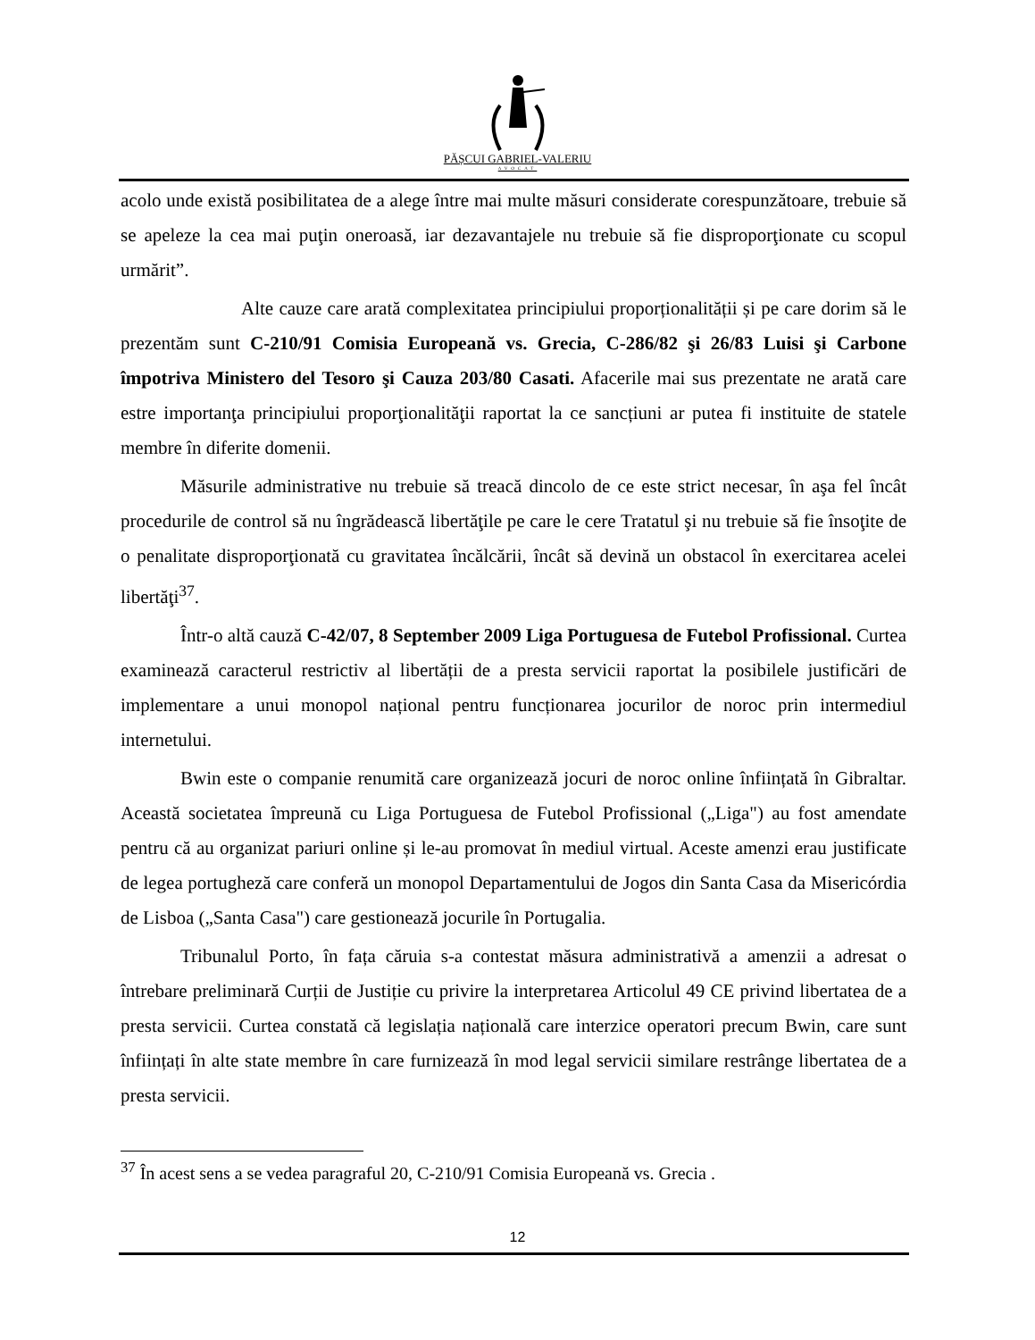PĂȘCUI GABRIEL-VALERIU
AVOCAT
acolo unde există posibilitatea de a alege între mai multe măsuri considerate corespunzătoare, trebuie să se apeleze la cea mai puţin oneroasă, iar dezavantajele nu trebuie să fie disproporţionate cu scopul urmărit”.
Alte cauze care arată complexitatea principiului proporționalității și pe care dorim să le prezentăm sunt C-210/91 Comisia Europeană vs. Grecia, C-286/82 şi 26/83 Luisi şi Carbone împotriva Ministero del Tesoro şi Cauza 203/80 Casati. Afacerile mai sus prezentate ne arată care estre importanţa principiului proporţionalităţii raportat la ce sancțiuni ar putea fi instituite de statele membre în diferite domenii.
Măsurile administrative nu trebuie să treacă dincolo de ce este strict necesar, în aşa fel încât procedurile de control să nu îngrădească libertăţile pe care le cere Tratatul şi nu trebuie să fie însoţite de o penalitate disproporţionată cu gravitatea încălcării, încât să devină un obstacol în exercitarea acelei libertăţi<sup>37</sup>.
Într-o altă cauză C-42/07, 8 September 2009 Liga Portuguesa de Futebol Profissional. Curtea examinează caracterul restrictiv al libertății de a presta servicii raportat la posibilele justificări de implementare a unui monopol național pentru funcționarea jocurilor de noroc prin intermediul internetului.
Bwin este o companie renumită care organizează jocuri de noroc online înființată în Gibraltar. Această societatea împreună cu Liga Portuguesa de Futebol Profissional („Liga") au fost amendate pentru că au organizat pariuri online și le-au promovat în mediul virtual. Aceste amenzi erau justificate de legea portugheză care conferă un monopol Departamentului de Jogos din Santa Casa da Misericórdia de Lisboa („Santa Casa") care gestionează jocurile în Portugalia.
Tribunalul Porto, în fața căruia s-a contestat măsura administrativă a amenzii a adresat o întrebare preliminară Curții de Justiție cu privire la interpretarea Articolul 49 CE privind libertatea de a presta servicii. Curtea constată că legislația națională care interzice operatori precum Bwin, care sunt înființați în alte state membre în care furnizează în mod legal servicii similare restrânge libertatea de a presta servicii.
<sup>37</sup> În acest sens a se vedea paragraful 20, C-210/91 Comisia Europeană vs. Grecia .
12